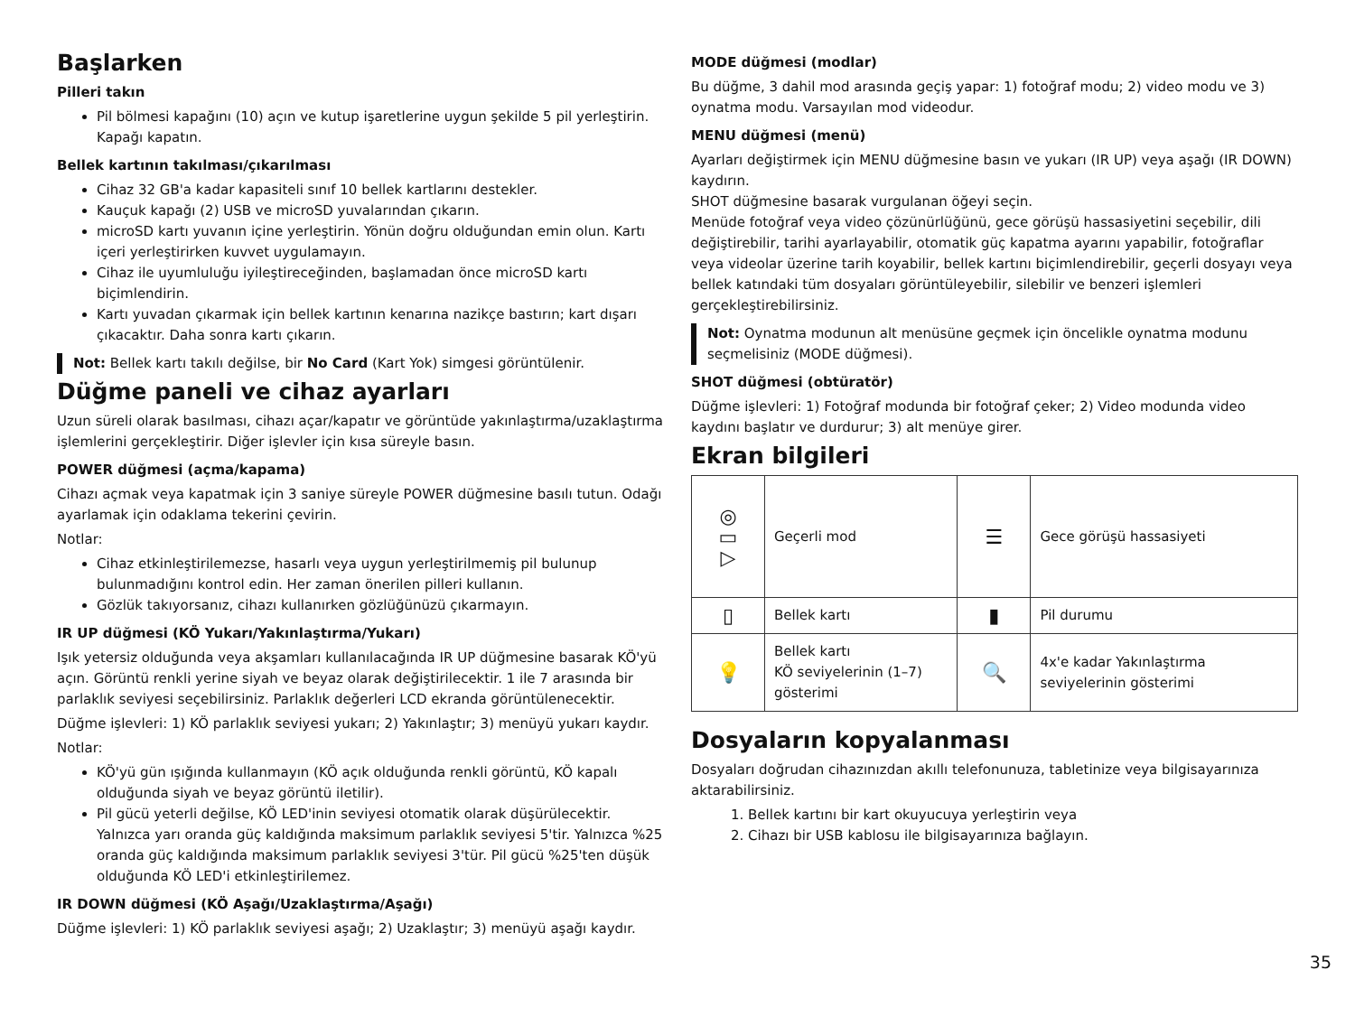Başlarken
Pilleri takın
Pil bölmesi kapağını (10) açın ve kutup işaretlerine uygun şekilde 5 pil yerleştirin. Kapağı kapatın.
Bellek kartının takılması/çıkarılması
Cihaz 32 GB'a kadar kapasiteli sınıf 10 bellek kartlarını destekler.
Kauçuk kapağı (2) USB ve microSD yuvalarından çıkarın.
microSD kartı yuvanın içine yerleştirin. Yönün doğru olduğundan emin olun. Kartı içeri yerleştirirken kuvvet uygulamayın.
Cihaz ile uyumluluğu iyileştireceğinden, başlamadan önce microSD kartı biçimlendirin.
Kartı yuvadan çıkarmak için bellek kartının kenarına nazikçe bastırın; kart dışarı çıkacaktır. Daha sonra kartı çıkarın.
Not: Bellek kartı takılı değilse, bir No Card (Kart Yok) simgesi görüntülenir.
Düğme paneli ve cihaz ayarları
Uzun süreli olarak basılması, cihazı açar/kapatır ve görüntüde yakınlaştırma/uzaklaştırma işlemlerini gerçekleştirir. Diğer işlevler için kısa süreyle basın.
POWER düğmesi (açma/kapama)
Cihazı açmak veya kapatmak için 3 saniye süreyle POWER düğmesine basılı tutun. Odağı ayarlamak için odaklama tekerini çevirin.
Notlar:
Cihaz etkinleştirilemezse, hasarlı veya uygun yerleştirilmemiş pil bulunup bulunmadığını kontrol edin. Her zaman önerilen pilleri kullanın.
Gözlük takıyorsanız, cihazı kullanırken gözlüğünüzü çıkarmayın.
IR UP düğmesi (KÖ Yukarı/Yakınlaştırma/Yukarı)
Işık yetersiz olduğunda veya akşamları kullanılacağında IR UP düğmesine basarak KÖ'yü açın. Görüntü renkli yerine siyah ve beyaz olarak değiştirilecektir. 1 ile 7 arasında bir parlaklık seviyesi seçebilirsiniz. Parlaklık değerleri LCD ekranda görüntülenecektir.
Düğme işlevleri: 1) KÖ parlaklık seviyesi yukarı; 2) Yakınlaştır; 3) menüyü yukarı kaydır.
Notlar:
KÖ'yü gün ışığında kullanmayın (KÖ açık olduğunda renkli görüntü, KÖ kapalı olduğunda siyah ve beyaz görüntü iletilir).
Pil gücü yeterli değilse, KÖ LED'inin seviyesi otomatik olarak düşürülecektir. Yalnızca yarı oranda güç kaldığında maksimum parlaklık seviyesi 5'tir. Yalnızca %25 oranda güç kaldığında maksimum parlaklık seviyesi 3'tür. Pil gücü %25'ten düşük olduğunda KÖ LED'i etkinleştirilemez.
IR DOWN düğmesi (KÖ Aşağı/Uzaklaştırma/Aşağı)
Düğme işlevleri: 1) KÖ parlaklık seviyesi aşağı; 2) Uzaklaştır; 3) menüyü aşağı kaydır.
MODE düğmesi (modlar)
Bu düğme, 3 dahil mod arasında geçiş yapar: 1) fotoğraf modu; 2) video modu ve 3) oynatma modu. Varsayılan mod videodur.
MENU düğmesi (menü)
Ayarları değiştirmek için MENU düğmesine basın ve yukarı (IR UP) veya aşağı (IR DOWN) kaydırın.
SHOT düğmesine basarak vurgulanan öğeyi seçin.
Menüde fotoğraf veya video çözünürlüğünü, gece görüşü hassasiyetini seçebilir, dili değiştirebilir, tarihi ayarlayabilir, otomatik güç kapatma ayarını yapabilir, fotoğraflar veya videolar üzerine tarih koyabilir, bellek kartını biçimlendirebilir, geçerli dosyayı veya bellek katındaki tüm dosyaları görüntüleyebilir, silebilir ve benzeri işlemleri gerçekleştirebilirsiniz.
Not: Oynatma modunun alt menüsüne geçmek için öncelikle oynatma modunu seçmelisiniz (MODE düğmesi).
SHOT düğmesi (obtüratör)
Düğme işlevleri: 1) Fotoğraf modunda bir fotoğraf çeker; 2) Video modunda video kaydını başlatır ve durdurur; 3) alt menüye girer.
Ekran bilgileri
| ◎ ▭ ▷ | Geçerli mod | ☰ | Gece görüşü hassasiyeti |
| ▯ | Bellek kartı | ▮ | Pil durumu |
| 💡 | Bellek kartı KÖ seviyelerinin (1–7) gösterimi | 🔍 | 4x'e kadar Yakınlaştırma seviyelerinin gösterimi |
Dosyaların kopyalanması
Dosyaları doğrudan cihazınızdan akıllı telefonunuza, tabletinize veya bilgisayarınıza aktarabilirsiniz.
1. Bellek kartını bir kart okuyucuya yerleştirin veya
2. Cihazı bir USB kablosu ile bilgisayarınıza bağlayın.
35